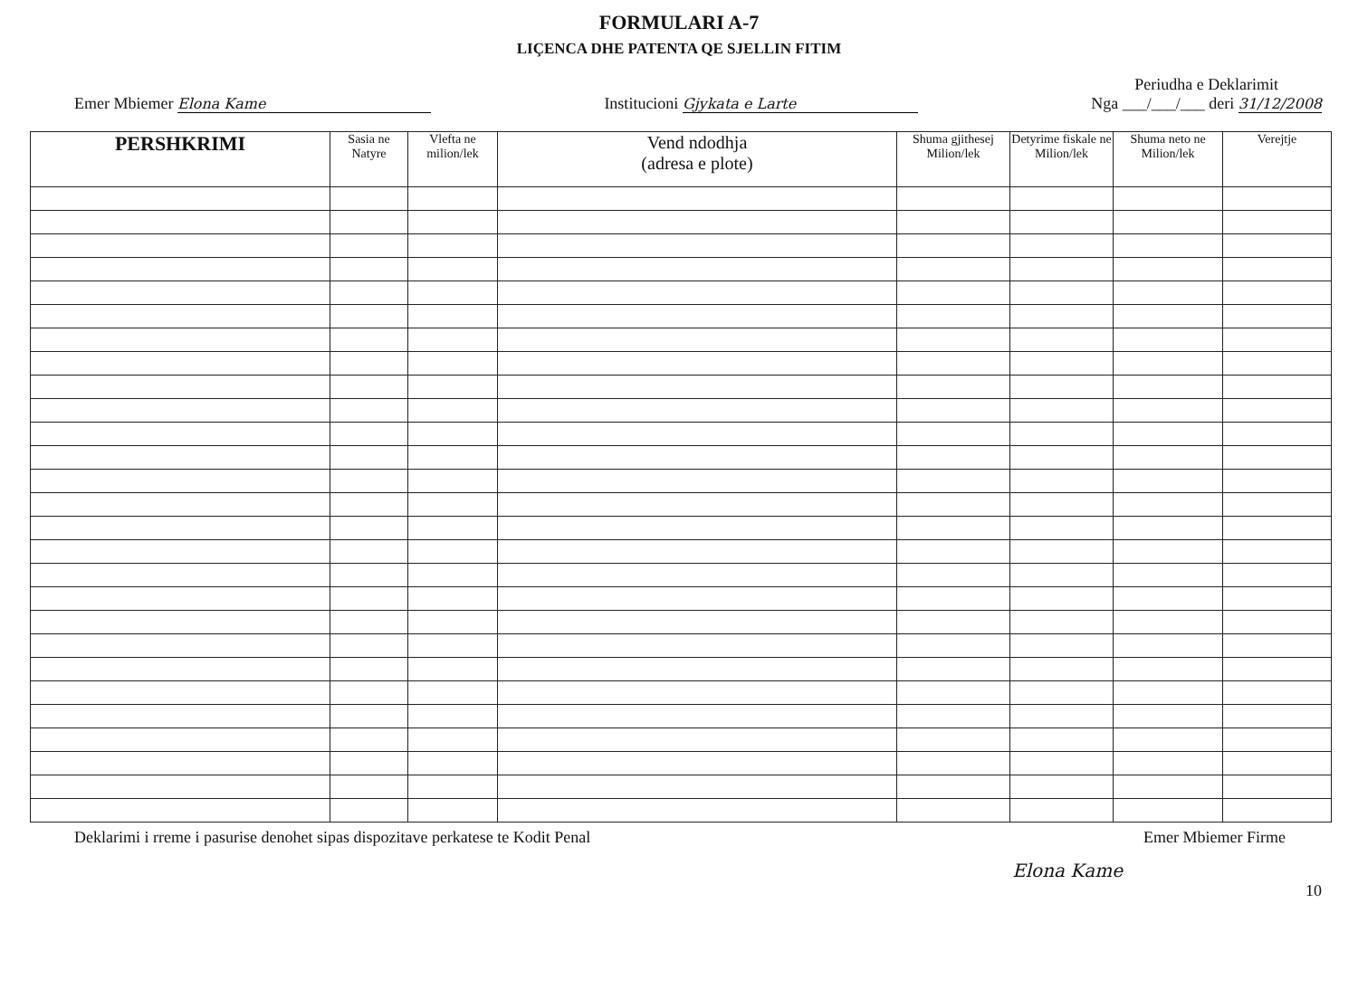FORMULARI A-7
LIÇENCA DHE PATENTA QE SJELLIN FITIM
Emer Mbiemer Elona Kame
Institucioni Gjykata e Larte
Periudha e Deklarimit
Nga ___/___/___ deri 31/12/2008
| PERSHKRIMI | Sasia ne Natyre | Vlefta ne milion/lek | Vend ndodhja (adresa e plote) | Shuma gjithesej Milion/lek | Detyrime fiskale ne Milion/lek | Shuma neto ne Milion/lek | Verejtje |
| --- | --- | --- | --- | --- | --- | --- | --- |
Deklarimi i rreme i pasurise denohet sipas dispozitave perkatese te Kodit Penal
Emer Mbiemer Firme
Elona Kame
10